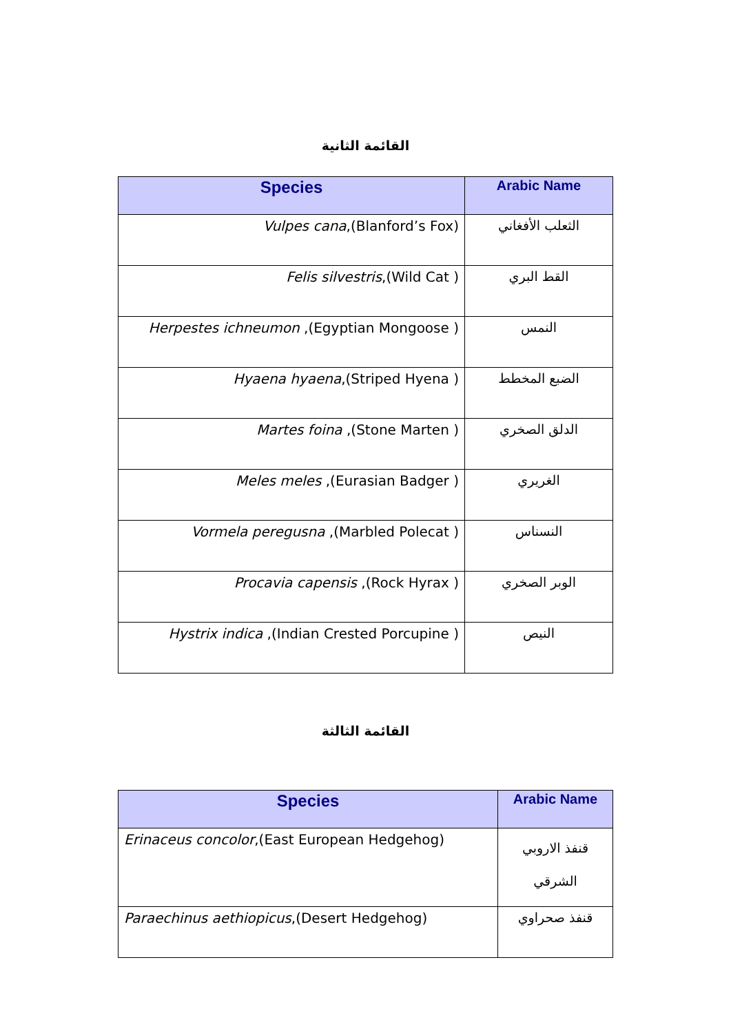القائمة الثانية
| Species | Arabic Name |
| --- | --- |
| Vulpes cana ,(Blanford’s Fox) | الثعلب الأفغاني |
| Felis silvestris ,(Wild Cat ) | القط البري |
| Herpestes ichneumon ,(Egyptian Mongoose ) | النمس |
| Hyaena hyaena ,(Striped Hyena ) | الضبع المخطط |
| Martes foina ,(Stone Marten ) | الدلق الصخري |
| Meles meles ,(Eurasian Badger ) | الغريري |
| Vormela peregusna ,(Marbled Polecat ) | النسناس |
| Procavia capensis ,(Rock Hyrax ) | الوبر الصخري |
| Hystrix indica ,(Indian Crested Porcupine ) | النيص |
القائمة الثالثة
| Species | Arabic Name |
| --- | --- |
| Erinaceus concolor ,(East European Hedgehog) | قنفذ الاروبي الشرقي |
| Paraechinus aethiopicus ,(Desert Hedgehog) | قنفذ صحراوي |